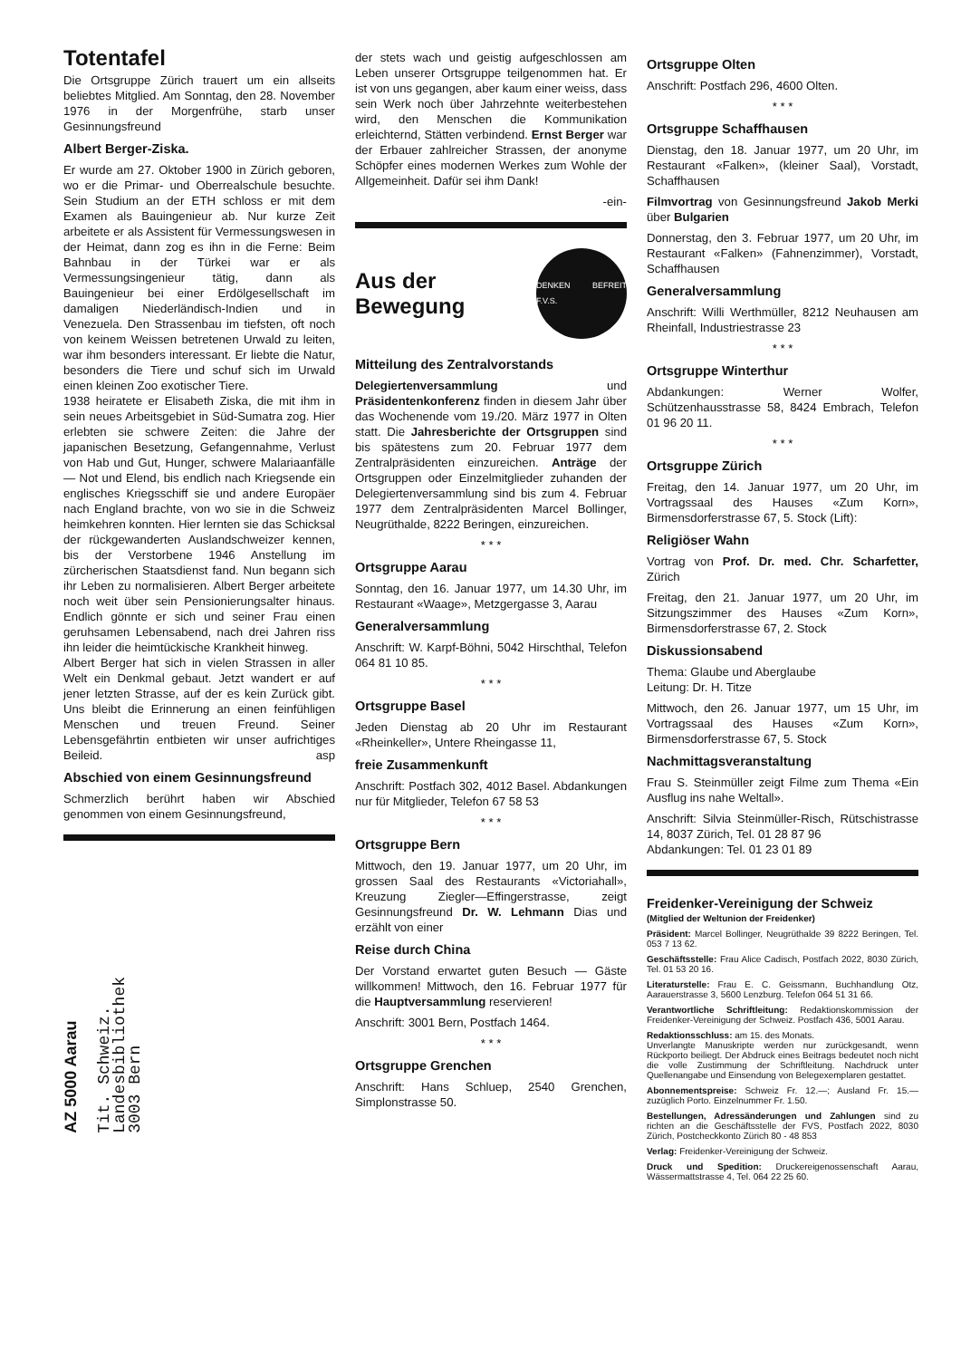Totentafel
Die Ortsgruppe Zürich trauert um ein allseits beliebtes Mitglied. Am Sonntag, den 28. November 1976 in der Morgenfrühe, starb unser Gesinnungsfreund
Albert Berger-Ziska.
Er wurde am 27. Oktober 1900 in Zürich geboren, wo er die Primar- und Oberrealschule besuchte. Sein Studium an der ETH schloss er mit dem Examen als Bauingenieur ab. Nur kurze Zeit arbeitete er als Assistent für Vermessungswesen in der Heimat, dann zog es ihn in die Ferne: Beim Bahnbau in der Türkei war er als Vermessungsingenieur tätig, dann als Bauingenieur bei einer Erdölgesellschaft im damaligen Niederländisch-Indien und in Venezuela. Den Strassenbau im tiefsten, oft noch von keinem Weissen betretenen Urwald zu leiten, war ihm besonders interessant. Er liebte die Natur, besonders die Tiere und schuf sich im Urwald einen kleinen Zoo exotischer Tiere.
1938 heiratete er Elisabeth Ziska, die mit ihm in sein neues Arbeitsgebiet in Süd-Sumatra zog. Hier erlebten sie schwere Zeiten: die Jahre der japanischen Besetzung, Gefangennahme, Verlust von Hab und Gut, Hunger, schwere Malariaanfälle — Not und Elend, bis endlich nach Kriegsende ein englisches Kriegsschiff sie und andere Europäer nach England brachte, von wo sie in die Schweiz heimkehren konnten. Hier lernten sie das Schicksal der rückgewanderten Auslandschweizer kennen, bis der Verstorbene 1946 Anstellung im zürcherischen Staatsdienst fand. Nun begann sich ihr Leben zu normalisieren. Albert Berger arbeitete noch weit über sein Pensionierungsalter hinaus. Endlich gönnte er sich und seiner Frau einen geruhsamen Lebensabend, nach drei Jahren riss ihn leider die heimtückische Krankheit hinweg.
Albert Berger hat sich in vielen Strassen in aller Welt ein Denkmal gebaut. Jetzt wandert er auf jener letzten Strasse, auf der es kein Zurück gibt. Uns bleibt die Erinnerung an einen feinfühligen Menschen und treuen Freund. Seiner Lebensgefährtin entbieten wir unser aufrichtiges Beileid. asp
Abschied von einem Gesinnungsfreund
Schmerzlich berührt haben wir Abschied genommen von einem Gesinnungsfreund,
AZ 5000 Aarau
Tit. Schweiz.
Landesbibliothek
3003 Bern
der stets wach und geistig aufgeschlossen am Leben unserer Ortsgruppe teilgenommen hat. Er ist von uns gegangen, aber kaum einer weiss, dass sein Werk noch über Jahrzehnte weiterbestehen wird, den Menschen die Kommunikation erleichternd, Stätten verbindend. Ernst Berger war der Erbauer zahlreicher Strassen, der anonyme Schöpfer eines modernen Werkes zum Wohle der Allgemeinheit. Dafür sei ihm Dank!
-ein-
Aus der
Bewegung
DENKEN BEFREIT F.V.S.
Mitteilung des Zentralvorstands
Delegiertenversammlung und Präsidentenkonferenz finden in diesem Jahr über das Wochenende vom 19./20. März 1977 in Olten statt. Die Jahresberichte der Ortsgruppen sind bis spätestens zum 20. Februar 1977 dem Zentralpräsidenten einzureichen. Anträge der Ortsgruppen oder Einzelmitglieder zuhanden der Delegiertenversammlung sind bis zum 4. Februar 1977 dem Zentralpräsidenten Marcel Bollinger, Neugrüthalde, 8222 Beringen, einzureichen.
* * *
Ortsgruppe Aarau
Sonntag, den 16. Januar 1977, um 14.30 Uhr, im Restaurant «Waage», Metzgergasse 3, Aarau
Generalversammlung
Anschrift: W. Karpf-Böhni, 5042 Hirschthal, Telefon 064 81 10 85.
* * *
Ortsgruppe Basel
Jeden Dienstag ab 20 Uhr im Restaurant «Rheinkeller», Untere Rheingasse 11,
freie Zusammenkunft
Anschrift: Postfach 302, 4012 Basel. Abdankungen nur für Mitglieder, Telefon 67 58 53
* * *
Ortsgruppe Bern
Mittwoch, den 19. Januar 1977, um 20 Uhr, im grossen Saal des Restaurants «Victoriahall», Kreuzung Ziegler—Effingerstrasse, zeigt Gesinnungsfreund Dr. W. Lehmann Dias und erzählt von einer
Reise durch China
Der Vorstand erwartet guten Besuch — Gäste willkommen! Mittwoch, den 16. Februar 1977 für die Hauptversammlung reservieren!
Anschrift: 3001 Bern, Postfach 1464.
* * *
Ortsgruppe Grenchen
Anschrift: Hans Schluep, 2540 Grenchen, Simplonstrasse 50.
Ortsgruppe Olten
Anschrift: Postfach 296, 4600 Olten.
* * *
Ortsgruppe Schaffhausen
Dienstag, den 18. Januar 1977, um 20 Uhr, im Restaurant «Falken», (kleiner Saal), Vorstadt, Schaffhausen
Filmvortrag von Gesinnungsfreund Jakob Merki über Bulgarien
Donnerstag, den 3. Februar 1977, um 20 Uhr, im Restaurant «Falken» (Fahnenzimmer), Vorstadt, Schaffhausen
Generalversammlung
Anschrift: Willi Werthmüller, 8212 Neuhausen am Rheinfall, Industriestrasse 23
* * *
Ortsgruppe Winterthur
Abdankungen: Werner Wolfer, Schützenhausstrasse 58, 8424 Embrach, Telefon 01 96 20 11.
* * *
Ortsgruppe Zürich
Freitag, den 14. Januar 1977, um 20 Uhr, im Vortragssaal des Hauses «Zum Korn», Birmensdorferstrasse 67, 5. Stock (Lift):
Religiöser Wahn
Vortrag von Prof. Dr. med. Chr. Scharfetter, Zürich
Freitag, den 21. Januar 1977, um 20 Uhr, im Sitzungszimmer des Hauses «Zum Korn», Birmensdorferstrasse 67, 2. Stock
Diskussionsabend
Thema: Glaube und Aberglaube
Leitung: Dr. H. Titze
Mittwoch, den 26. Januar 1977, um 15 Uhr, im Vortragssaal des Hauses «Zum Korn», Birmensdorferstrasse 67, 5. Stock
Nachmittagsveranstaltung
Frau S. Steinmüller zeigt Filme zum Thema «Ein Ausflug ins nahe Weltall».
Anschrift: Silvia Steinmüller-Risch, Rütschistrasse 14, 8037 Zürich, Tel. 01 28 87 96
Abdankungen: Tel. 01 23 01 89
Freidenker-Vereinigung der Schweiz
(Mitglied der Weltunion der Freidenker)
Präsident: Marcel Bollinger, Neugrüthalde 39 8222 Beringen, Tel. 053 7 13 62.
Geschäftsstelle: Frau Alice Cadisch, Postfach 2022, 8030 Zürich, Tel. 01 53 20 16.
Literaturstelle: Frau E. C. Geissmann, Buchhandlung Otz, Aarauerstrasse 3, 5600 Lenzburg. Telefon 064 51 31 66.
Verantwortliche Schriftleitung: Redaktionskommission der Freidenker-Vereinigung der Schweiz. Postfach 436, 5001 Aarau.
Redaktionsschluss: am 15. des Monats.
Unverlangte Manuskripte werden nur zurückgesandt, wenn Rückporto beiliegt. Der Abdruck eines Beitrags bedeutet noch nicht die volle Zustimmung der Schriftleitung. Nachdruck unter Quellenangabe und Einsendung von Belegexemplaren gestattet.
Abonnementspreise: Schweiz Fr. 12.—; Ausland Fr. 15.— zuzüglich Porto. Einzelnummer Fr. 1.50.
Bestellungen, Adressänderungen und Zahlungen sind zu richten an die Geschäftsstelle der FVS, Postfach 2022, 8030 Zürich, Postcheckkonto Zürich 80 - 48 853
Verlag: Freidenker-Vereinigung der Schweiz.
Druck und Spedition: Druckereigenossenschaft Aarau, Wässermattstrasse 4, Tel. 064 22 25 60.